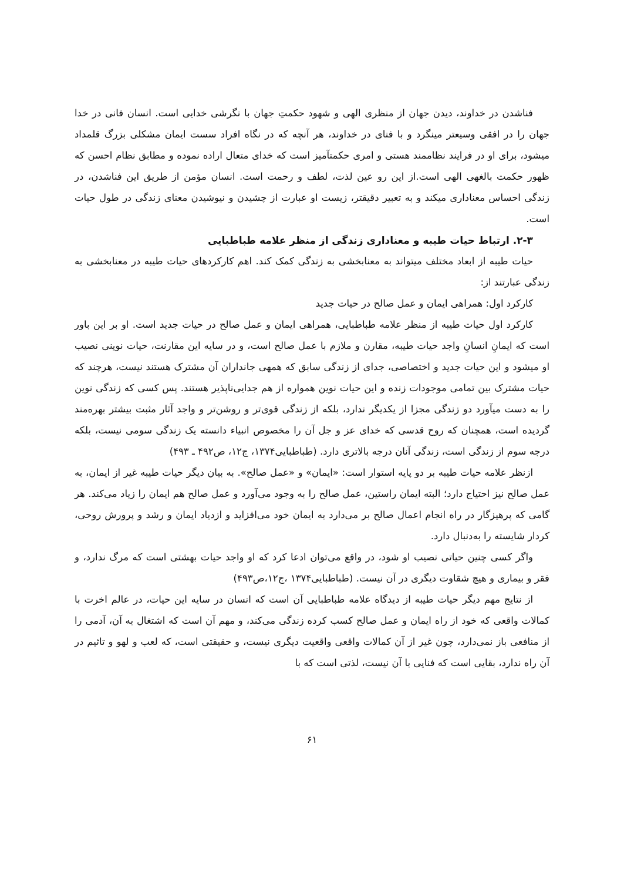فناشدن در خداوند، دیدن جهان از منظری الهی و شهود حکمتِ جهان با نگرشی خدایی است. انسان فانی در خدا جهان را در افقی وسیعتر مینگرد و با فنای در خداوند، هر آنچه که در نگاه افراد سست ایمان مشکلی بزرگ قلمداد میشود، برای او در فرایند نظاممند هستی و امری حکمتآمیز است که خدای متعال اراده نموده و مطابق نظام احسن که ظهور حکمت بالغهی الهی است.از این رو عین لذت، لطف و رحمت است. انسان مؤمن از طریق این فناشدن، در زندگی احساس معناداری میکند و به تعبیر دقیقتر، زیست او عبارت از چشیدن و نیوشیدن معنای زندگی در طول حیات است.
۲-۳. ارتباط حیات طیبه و معناداری زندگی از منظر علامه طباطبایی
حیات طیبه از ابعاد مختلف میتواند به معنابخشی به زندگی کمک کند. اهم کارکردهای حیات طیبه در معنابخشی به زندگی عبارتند از:
کارکرد اول: همراهی ایمان و عمل صالح در حیات جدید
کارکرد اول حیات طیبه از منظر علامه طباطبایی، همراهی ایمان و عمل صالح در حیات جدید است. او بر این باور است که ایمانِ انسانِ واجد حیات طیبه، مقارن و ملازم با عمل صالح است، و در سایه این مقارنت، حیات نوینی نصیب او میشود و این حیات جدید و اختصاصی، جدای از زندگی سابق که همهی جانداران آن مشترک هستند نیست، هرچند که حیات مشترک بین تمامی موجودات زنده و این حیات نوین همواره از هم جدایی‌ناپذیر هستند. پس کسی که زندگی نوین را به دست میآورد دو زندگی مجزا از یکدیگر ندارد، بلکه از زندگی قوی‌تر و روشن‌تر و واجد آثار مثبت بیشتر بهره‌مند گردیده است، همچنان که روح قدسی که خدای عز و جل آن را مخصوص انبیاء دانسته یک زندگی سومی نیست، بلکه درجه سوم از زندگی است، زندگی آنان درجه بالاتری دارد. (طباطبایی۱۳۷۴، ج۱۲، ص۴۹۲ ـ ۴۹۳)
ازنظر علامه حیات طیبه بر دو پایه استوار است: «ایمان» و «عمل صالح». به بیان دیگر حیات طیبه غیر از ایمان، به عمل صالح نیز احتیاج دارد؛ البته ایمان راستین، عمل صالح را به وجود می‌آورد و عمل صالح هم ایمان را زیاد می‌کند. هر گامی که پرهیزگار در راه انجام اعمال صالح بر می‌دارد به ایمان خود می‌افزاید و ازدیاد ایمان و رشد و پرورش روحی، کردار شایسته را به‌دنبال دارد.
واگر کسی چنین حیاتی نصیب او شود، در واقع می‌توان ادعا کرد که او واجد حیات بهشتی است که مرگ ندارد، و فقر و بیماری و هیچ شقاوت دیگری در آن نیست. (طباطبایی۱۳۷۴ ،ج۱۲،ص۴۹۳)
از نتایج مهم دیگر حیات طیبه از دیدگاه علامه طباطبایی آن است که انسان در سایه این حیات، در عالم اخرت با کمالات واقعی که خود از راه ایمان و عمل صالح کسب کرده زندگی می‌کند، و مهم آن است که اشتغال به آن، آدمی را از منافعی باز نمی‌دارد، چون غیر از آن کمالات واقعی واقعیت دیگری نیست، و حقیقتی است، که لعب و لهو و تاثیم در آن راه ندارد، بقایی است که فنایی با آن نیست، لذتی است که با
۶۱